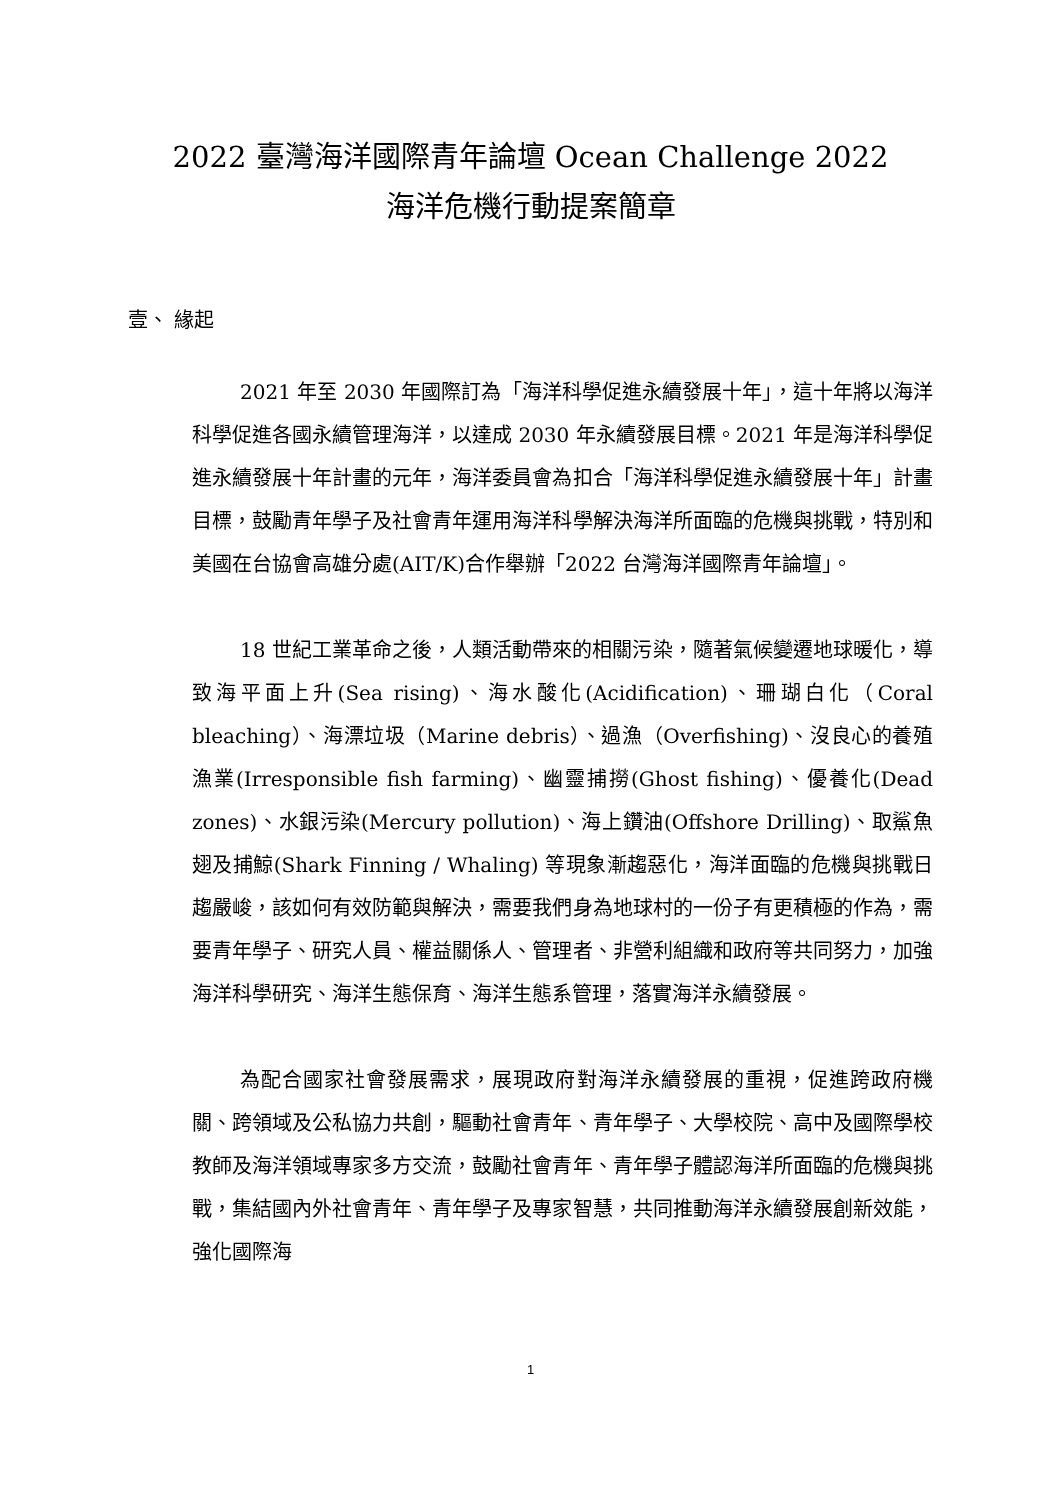2022 臺灣海洋國際青年論壇 Ocean Challenge 2022
海洋危機行動提案簡章
壹、 緣起
2021 年至 2030 年國際訂為「海洋科學促進永續發展十年」，這十年將以海洋科學促進各國永續管理海洋，以達成 2030 年永續發展目標。2021 年是海洋科學促進永續發展十年計畫的元年，海洋委員會為扣合「海洋科學促進永續發展十年」計畫目標，鼓勵青年學子及社會青年運用海洋科學解決海洋所面臨的危機與挑戰，特別和美國在台協會高雄分處(AIT/K)合作舉辦「2022 台灣海洋國際青年論壇」。
18 世紀工業革命之後，人類活動帶來的相關污染，隨著氣候變遷地球暖化，導致海平面上升(Sea rising)、海水酸化(Acidification)、珊瑚白化（Coral bleaching）、海漂垃圾（Marine debris）、過漁（Overfishing)、沒良心的養殖漁業(Irresponsible fish farming)、幽靈捕撈(Ghost fishing)、優養化(Dead zones)、水銀污染(Mercury pollution)、海上鑽油(Offshore Drilling)、取鯊魚翅及捕鯨(Shark Finning / Whaling) 等現象漸趨惡化，海洋面臨的危機與挑戰日趨嚴峻，該如何有效防範與解決，需要我們身為地球村的一份子有更積極的作為，需要青年學子、研究人員、權益關係人、管理者、非營利組織和政府等共同努力，加強海洋科學研究、海洋生態保育、海洋生態系管理，落實海洋永續發展。
為配合國家社會發展需求，展現政府對海洋永續發展的重視，促進跨政府機關、跨領域及公私協力共創，驅動社會青年、青年學子、大學校院、高中及國際學校教師及海洋領域專家多方交流，鼓勵社會青年、青年學子體認海洋所面臨的危機與挑戰，集結國內外社會青年、青年學子及專家智慧，共同推動海洋永續發展創新效能，強化國際海
1